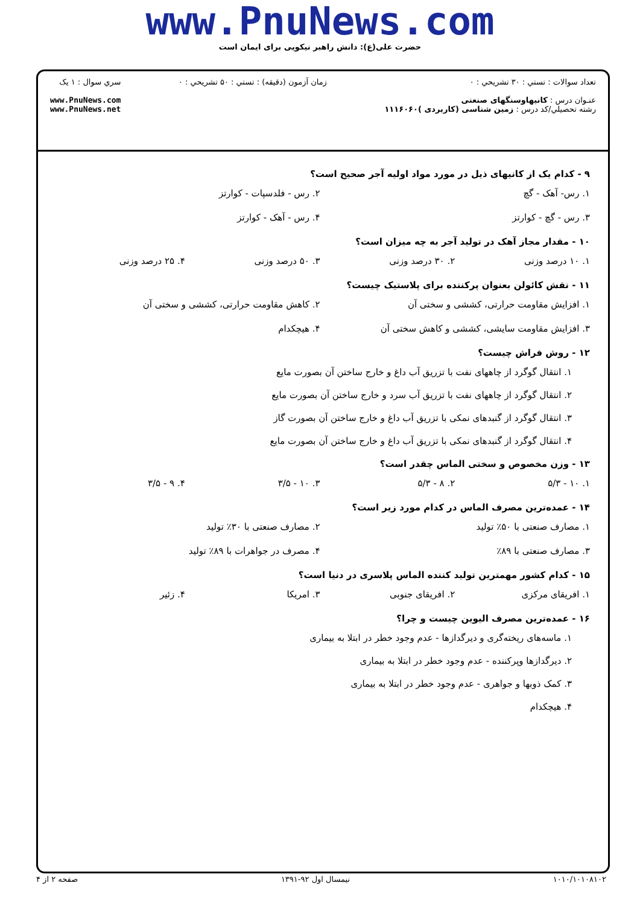www.PnuNews.com
حضرت علی(ع): دانش راهبر نیکویی برای ایمان است
تعداد سوالات : تستي : ۳۰ تشريحي : ۰
عنـوان درس : کانیهاوسنگهای صنعتی
رشته تحصيلي/کد درس : زمین شناسی (کاربردی )۱۱۱۶۰۶۰
زمان آزمون (دقيقه) : تستي : ۵۰ تشريحي : ۰
سري سوال : ۱ يک
www.PnuNews.com
www.PnuNews.net
۹ - کدام یک از کانیهای ذیل در مورد مواد اولیه آجر صحیح است؟
۱. رس- آهک - گچ ۲. رس - فلدسپات - کوارتز
۳. رس - گچ - کوارتز ۴. رس - آهک - کوارتز
۱۰ - مقدار مجاز آهک در تولید آجر به چه میزان است؟
۱. ۱۰ درصد وزنی ۲. ۳۰ درصد وزنی ۳. ۵۰ درصد وزنی ۴. ۲۵ درصد وزنی
۱۱ - نقش کائولن بعنوان پرکننده برای پلاستیک چیست؟
۱. افزایش مقاومت حرارتی، کششی و سختی آن ۲. کاهش مقاومت حرارتی، کششی و سختی آن
۳. افزایش مقاومت سایشی، کششی و کاهش سختی آن ۴. هیچکدام
۱۲ - روش فراش چیست؟
۱. انتقال گوگرد از چاههای نفت با تزریق آب داغ و خارج ساختن آن بصورت مایع
۲. انتقال گوگرد از چاههای نفت با تزریق آب سرد و خارج ساختن آن بصورت مایع
۳. انتقال گوگرد از گنبدهای نمکی با تزریق آب داغ و خارج ساختن آن بصورت گاز
۴. انتقال گوگرد از گنبدهای نمکی با تزریق آب داغ و خارج ساختن آن بصورت مایع
۱۳ - وزن مخصوص و سختی الماس چقدر است؟
۱. ۱۰ - ۵/۳ ۲. ۸ - ۵/۳ ۳. ۱۰ - ۳/۵ ۴. ۹ - ۳/۵
۱۴ - عمده‌ترین مصرف الماس در کدام مورد زیر است؟
۱. مصارف صنعتی با ۵۰٪ تولید ۲. مصارف صنعتی با ۳۰٪ تولید
۳. مصارف صنعتی با ۸۹٪ ۴. مصرف در جواهرات با ۸۹٪ تولید
۱۵ - کدام کشور مهمترین تولید کننده الماس پلاسری در دنیا است؟
۱. افریقای مرکزی ۲. افریقای جنوبی ۳. امریکا ۴. زئیر
۱۶ - عمده‌ترین مصرف الیوین چیست و چرا؟
۱. ماسه‌های ریخته‌گری و دیرگدازها - عدم وجود خطر در ابتلا به بیماری
۲. دیرگدازها وپرکننده - عدم وجود خطر در ابتلا به بیماری
۳. کمک ذوبها و جواهری - عدم وجود خطر در ابتلا به بیماری
۴. هیچکدام
۱۰۱۰/۱۰۱۰۸۱۰۲ نیمسال اول ۹۲-۱۳۹۱ صفحه ۲ از ۴